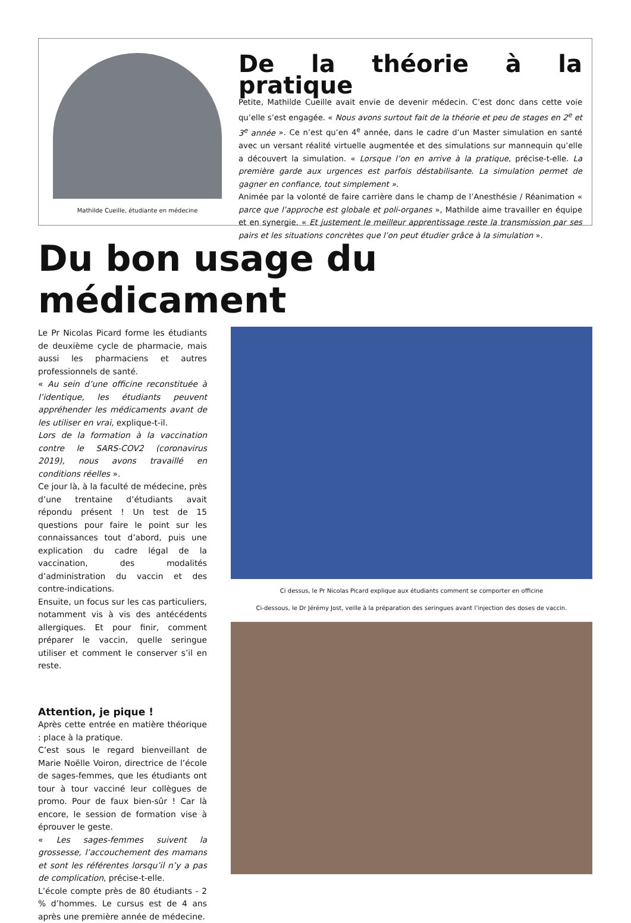Mathilde Cueille, étudiante en médecine
De la théorie à la pratique
Petite, Mathilde Cueille avait envie de devenir médecin. C’est donc dans cette voie qu’elle s’est engagée. « Nous avons surtout fait de la théorie et peu de stages en 2<sup>e</sup> et 3<sup>e</sup> année ». Ce n’est qu’en 4<sup>e</sup> année, dans le cadre d’un Master simulation en santé avec un versant réalité virtuelle augmentée et des simulations sur mannequin qu’elle a découvert la simulation. « Lorsque l’on en arrive à la pratique, précise-t-elle. La première garde aux urgences est parfois déstabilisante. La simulation permet de gagner en confiance, tout simplement ».
Animée par la volonté de faire carrière dans le champ de l’Anesthésie / Réanimation « parce que l’approche est globale et poli-organes », Mathilde aime travailler en équipe et en synergie. « Et justement le meilleur apprentissage reste la transmission par ses pairs et les situations concrètes que l’on peut étudier grâce à la simulation ».
Du bon usage du médicament
Le Pr Nicolas Picard forme les étudiants de deuxième cycle de pharmacie, mais aussi les pharmaciens et autres professionnels de santé.
« Au sein d’une officine reconstituée à l’identique, les étudiants peuvent appréhender les médicaments avant de les utiliser en vrai, explique-t-il.
Lors de la formation à la vaccination contre le SARS-COV2 (coronavirus 2019), nous avons travaillé en conditions réelles ».
Ce jour là, à la faculté de médecine, près d’une trentaine d’étudiants avait répondu présent ! Un test de 15 questions pour faire le point sur les connaissances tout d’abord, puis une explication du cadre légal de la vaccination, des modalités d’administration du vaccin et des contre-indications.
Ensuite, un focus sur les cas particuliers, notamment vis à vis des antécédents allergiques. Et pour finir, comment préparer le vaccin, quelle seringue utiliser et comment le conserver s’il en reste.
Attention, je pique !
Après cette entrée en matière théorique : place à la pratique.
C’est sous le regard bienveillant de Marie Noëlle Voiron, directrice de l’école de sages-femmes, que les étudiants ont tour à tour vacciné leur collègues de promo. Pour de faux bien-sûr ! Car là encore, le session de formation vise à éprouver le geste.
« Les sages-femmes suivent la grossesse, l’accouchement des mamans et sont les référentes lorsqu’il n’y a pas de complication, précise-t-elle.
L’école compte près de 80 étudiants - 2 % d’hommes. Le cursus est de 4 ans après une première année de médecine.
Ci dessus, le Pr Nicolas Picard explique aux étudiants comment se comporter en officine
Ci-dessous, le Dr Jérémy Jost, veille à la préparation des seringues avant l’injection des doses de vaccin.